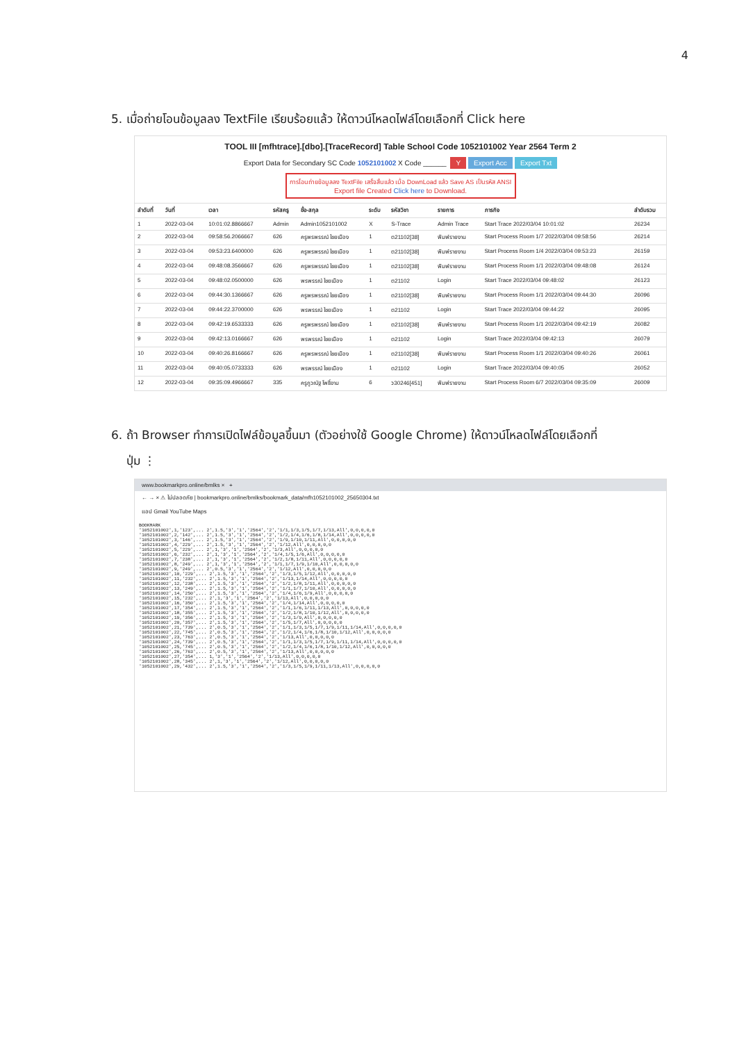4
5. เมื่อถ่ายโอนข้อมูลลง TextFile เรียบร้อยแล้ว ให้ดาวน์โหลดไฟล์โดยเลือกที่ Click here
TOOL III [mfhtrace].[dbo].[TraceRecord] Table School Code 1052101002 Year 2564 Term 2
Export Data for Secondary SC Code 1052101002 X Code ______ Y Export Acc Export Txt
การโอนถ่ายข้อมูลลง TextFile เสร็จสิ้นแล้ว เมื่อ DownLoad แล้ว Save AS เป็นรหัส ANSI
Export file Created Click here to Download.
| ลำดับที่ | วันที่ | เวลา | รหัสครู | ชื่อ-สกุล | ระดับ | รหัสวิชา | รายการ | ภารกิจ | ลำดับรวม |
| --- | --- | --- | --- | --- | --- | --- | --- | --- | --- |
| 1 | 2022-03-04 | 10:01:02.8866667 | Admin | Admin1052101002 | X | S-Trace | Admin Trace | Start Trace 2022/03/04 10:01:02 | 26234 |
| 2 | 2022-03-04 | 09:58:56.2066667 | 626 | ครูพรพรรณ์ ไชยเมือง | 1 | ต21102[38] | พิมพ์รายงาน | Start Process Room 1/7 2022/03/04 09:58:56 | 26214 |
| 3 | 2022-03-04 | 09:53:23.6400000 | 626 | ครูพรพรรณ์ ไชยเมือง | 1 | ต21102[38] | พิมพ์รายงาน | Start Process Room 1/4 2022/03/04 09:53:23 | 26159 |
| 4 | 2022-03-04 | 09:48:08.3566667 | 626 | ครูพรพรรณ์ ไชยเมือง | 1 | ต21102[38] | พิมพ์รายงาน | Start Process Room 1/1 2022/03/04 09:48:08 | 26124 |
| 5 | 2022-03-04 | 09:48:02.0500000 | 626 | พรพรรณ์ ไชยเมือง | 1 | ต21102 | Login | Start Trace 2022/03/04 09:48:02 | 26123 |
| 6 | 2022-03-04 | 09:44:30.1366667 | 626 | ครูพรพรรณ์ ไชยเมือง | 1 | ต21102[38] | พิมพ์รายงาน | Start Process Room 1/1 2022/03/04 09:44:30 | 26096 |
| 7 | 2022-03-04 | 09:44:22.3700000 | 626 | พรพรรณ์ ไชยเมือง | 1 | ต21102 | Login | Start Trace 2022/03/04 09:44:22 | 26095 |
| 8 | 2022-03-04 | 09:42:19.6533333 | 626 | ครูพรพรรณ์ ไชยเมือง | 1 | ต21102[38] | พิมพ์รายงาน | Start Process Room 1/1 2022/03/04 09:42:19 | 26082 |
| 9 | 2022-03-04 | 09:42:13.0166667 | 626 | พรพรรณ์ ไชยเมือง | 1 | ต21102 | Login | Start Trace 2022/03/04 09:42:13 | 26079 |
| 10 | 2022-03-04 | 09:40:26.8166667 | 626 | ครูพรพรรณ์ ไชยเมือง | 1 | ต21102[38] | พิมพ์รายงาน | Start Process Room 1/1 2022/03/04 09:40:26 | 26061 |
| 11 | 2022-03-04 | 09:40:05.0733333 | 626 | พรพรรณ์ ไชยเมือง | 1 | ต21102 | Login | Start Trace 2022/03/04 09:40:05 | 26052 |
| 12 | 2022-03-04 | 09:35:09.4966667 | 335 | ครูภูวณัฐ โพธิ์งาม | 6 | ว30246[451] | พิมพ์รายงาน | Start Process Room 6/7 2022/03/04 09:35:09 | 26009 |
6. ถ้า Browser ทำการเปิดไฟล์ข้อมูลขึ้นมา (ตัวอย่างใช้ Google Chrome) ให้ดาวน์โหลดไฟล์โดยเลือกที่
ปุ่ม ⋮
www.bookmarkpro.online/bmlks × +
← → × ⚠ ไม่ปลอดภัย | bookmarkpro.online/bmlks/bookmark_data/mfh1052101002_25650304.txt
แอป Gmail YouTube Maps
BOOKMARK '1052101002',1,'123',... 2',1.5,'3','1','2564','2','1/1,1/3,1/5,1/7,1/13,All',0,0,0,0,0 '1052101002',2,'142',... 2',1.5,'3','1','2564','2','1/2,1/4,1/6,1/8,1/14,All',0,0,0,0,0 '1052101002',3,'146',... 2',1.5,'3','1','2564','2','1/9,1/10,1/11,All',0,0,0,0,0 '1052101002',4,'229',... 2',1.5,'3','1','2564','2','1/12,All',0,0,0,0,0 '1052101002',5,'229',... 2',1,'3','1','2564','2','1/3,All',0,0,0,0,0 '1052101002',6,'232',... 2',1,'3','1','2564','2','1/4,1/5,1/6,All',0,0,0,0,0 '1052101002',7,'238',... 2',1,'3','1','2564','2','1/2,1/8,1/11,All',0,0,0,0,0 '1052101002',8,'249',... 2',1,'3','1','2564','2','1/1,1/7,1/9,1/10,All',0,0,0,0,0 '1052101002',9,'249',... 2',0.5,'3','1','2564','2','1/12,All',0,0,0,0,0 '1052101002',10,'229',... 2',1.5,'3','1','2564','2','1/3,1/5,1/12,All',0,0,0,0,0 '1052101002',11,'232',... 2',1.5,'3','1','2564','2','1/13,1/14,All',0,0,0,0,0 '1052101002',12,'238',... 2',1.5,'3','1','2564','2','1/2,1/8,1/11,All',0,0,0,0,0 '1052101002',13,'249',... 2',1.5,'3','1','2564','2','1/1,1/7,1/10,All',0,0,0,0,0 '1052101002',14,'250',... 2',1.5,'3','1','2564','2','1/4,1/6,1/9,All',0,0,0,0,0 '1052101002',15,'232',... 2',1,'3','1','2564','2','1/13,All',0,0,0,0,0 '1052101002',16,'350',... 2',1.5,'3','1','2564','2','1/4,1/14,All',0,0,0,0,0 '1052101002',17,'354',... 2',1.5,'3','1','2564','2','1/1,1/6,1/11,1/13,All',0,0,0,0,0 '1052101002',18,'355',... 2',1.5,'3','1','2564','2','1/2,1/8,1/10,1/12,All',0,0,0,0,0 '1052101002',19,'356',... 2',1.5,'3','1','2564','2','1/3,1/9,All',0,0,0,0,0 '1052101002',20,'357',... 2',1.5,'3','1','2564','2','1/5,1/7,All',0,0,0,0,0 '1052101002',21,'739',... 2',0.5,'3','1','2564','2','1/1,1/3,1/5,1/7,1/9,1/11,1/14,All',0,0,0,0,0 '1052101002',22,'745',... 2',0.5,'3','1','2564','2','1/2,1/4,1/6,1/8,1/10,1/12,All',0,0,0,0,0 '1052101002',23,'763',... 2',0.5,'3','1','2564','2','1/13,All',0,0,0,0,0 '1052101002',24,'739',... 2',0.5,'3','1','2564','2','1/1,1/3,1/5,1/7,1/9,1/11,1/14,All',0,0,0,0,0 '1052101002',25,'745',... 2',0.5,'3','1','2564','2','1/2,1/4,1/6,1/8,1/10,1/12,All',0,0,0,0,0 '1052101002',26,'763',... 2',0.5,'3','1','2564','2','1/13,All',0,0,0,0,0 '1052101002',27,'354',... 1,'3','1','2564','2','1/13,All',0,0,0,0,0 '1052101002',28,'345',... 2',1,'3','1','2564','2','1/12,All',0,0,0,0,0 '1052101002',29,'432',... 2',1.5,'3','1','2564','2','1/3,1/5,1/9,1/11,1/13,All',0,0,0,0,0